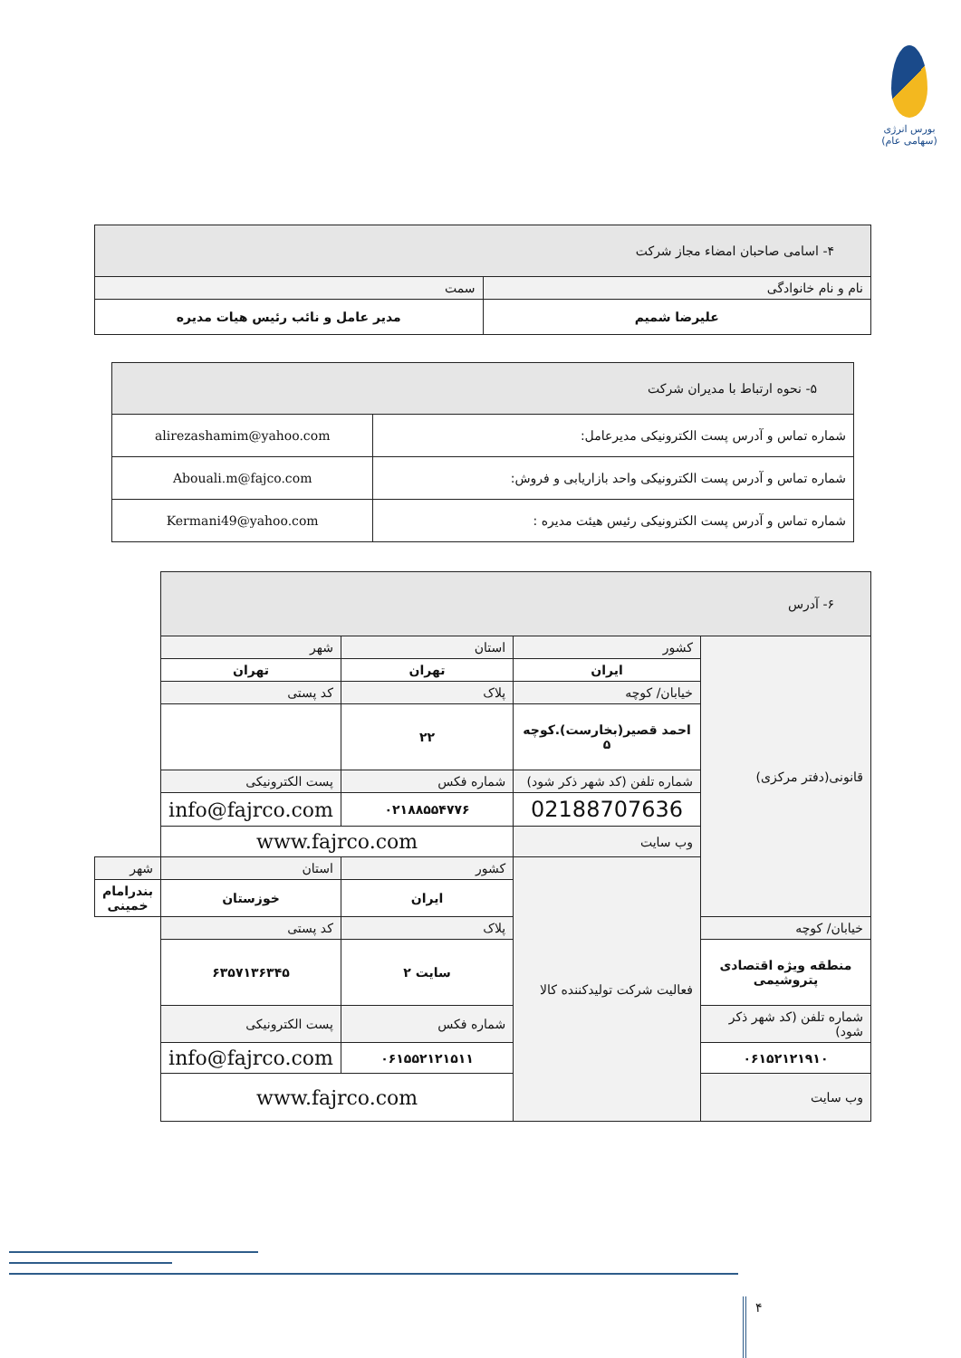بورس انرژی
(سهامی عام)
| ۴- اسامی صاحبان امضاء مجاز شرکت | |
| --- | --- |
| نام و نام خانوادگی | سمت |
| علیرضا شمیم | مدیر عامل و نائب رئیس هیات مدیره |
| ۵- نحوه ارتباط با مدیران شرکت | |
| --- | --- |
| شماره تماس و آدرس پست الکترونیکی مدیرعامل: | alirezashamim@yahoo.com |
| شماره تماس و آدرس پست الکترونیکی واحد بازاریابی و فروش: | Abouali.m@fajco.com |
| شماره تماس و آدرس پست الکترونیکی رئیس هیئت مدیره : | Kermani49@yahoo.com |
| ۶- آدرس | | | | |
| --- | --- | --- | --- | --- |
| قانونی(دفتر مرکزی) | کشور | استان | شهر | |
| | ایران | تهران | تهران | |
| | خیابان/ کوچه | پلاک | کد پستی | |
| | احمد قصیر(بخارست).کوچه ۵ | ۲۲ | | |
| | شماره تلفن (کد شهر ذکر شود) | شماره فکس | پست الکترونیکی | |
| | 02188707636 | ۰۲۱۸۸۵۵۴۷۷۶ | info@fajrco.com | |
| | وب سایت | www.fajrco.com | | |
| | فعالیت شرکت تولیدکننده کالا | کشور | استان | شهر |
| | | ایران | خوزستان | بندرامام خمینی |
| خیابان/ کوچه | | پلاک | کد پستی | |
| منطقه ویژه اقتصادی پتروشیمی | | سایت ۲ | ۶۳۵۷۱۳۶۳۴۵ | |
| شماره تلفن (کد شهر ذکر شود) | | شماره فکس | پست الکترونیکی | |
| ۰۶۱۵۲۱۲۱۹۱۰ | | ۰۶۱۵۵۲۱۲۱۵۱۱ | info@fajrco.com | |
| وب سایت | | www.fajrco.com | | |
۴